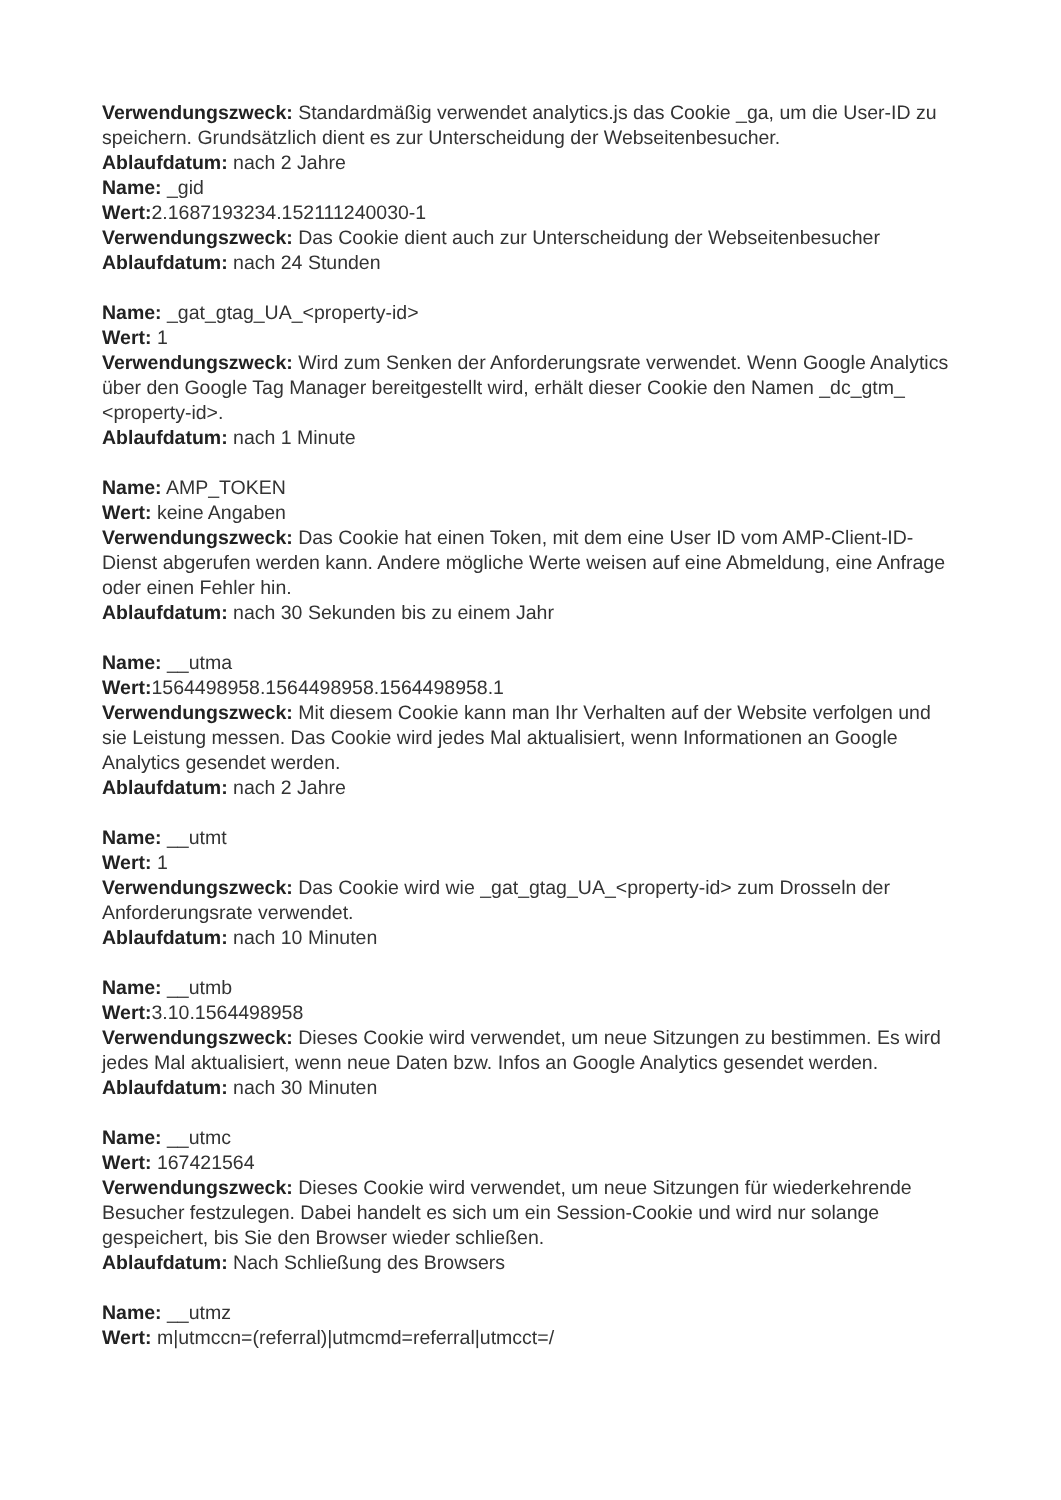Verwendungszweck: Standardmäßig verwendet analytics.js das Cookie _ga, um die User-ID zu speichern. Grundsätzlich dient es zur Unterscheidung der Webseitenbesucher.
Ablaufdatum: nach 2 Jahre
Name: _gid
Wert: 2.1687193234.152111240030-1
Verwendungszweck: Das Cookie dient auch zur Unterscheidung der Webseitenbesucher
Ablaufdatum: nach 24 Stunden
Name: _gat_gtag_UA_<property-id>
Wert: 1
Verwendungszweck: Wird zum Senken der Anforderungsrate verwendet. Wenn Google Analytics über den Google Tag Manager bereitgestellt wird, erhält dieser Cookie den Namen _dc_gtm_ <property-id>.
Ablaufdatum: nach 1 Minute
Name: AMP_TOKEN
Wert: keine Angaben
Verwendungszweck: Das Cookie hat einen Token, mit dem eine User ID vom AMP-Client-ID-Dienst abgerufen werden kann. Andere mögliche Werte weisen auf eine Abmeldung, eine Anfrage oder einen Fehler hin.
Ablaufdatum: nach 30 Sekunden bis zu einem Jahr
Name: __utma
Wert: 1564498958.1564498958.1564498958.1
Verwendungszweck: Mit diesem Cookie kann man Ihr Verhalten auf der Website verfolgen und sie Leistung messen. Das Cookie wird jedes Mal aktualisiert, wenn Informationen an Google Analytics gesendet werden.
Ablaufdatum: nach 2 Jahre
Name: __utmt
Wert: 1
Verwendungszweck: Das Cookie wird wie _gat_gtag_UA_<property-id> zum Drosseln der Anforderungsrate verwendet.
Ablaufdatum: nach 10 Minuten
Name: __utmb
Wert: 3.10.1564498958
Verwendungszweck: Dieses Cookie wird verwendet, um neue Sitzungen zu bestimmen. Es wird jedes Mal aktualisiert, wenn neue Daten bzw. Infos an Google Analytics gesendet werden.
Ablaufdatum: nach 30 Minuten
Name: __utmc
Wert: 167421564
Verwendungszweck: Dieses Cookie wird verwendet, um neue Sitzungen für wiederkehrende Besucher festzulegen. Dabei handelt es sich um ein Session-Cookie und wird nur solange gespeichert, bis Sie den Browser wieder schließen.
Ablaufdatum: Nach Schließung des Browsers
Name: __utmz
Wert: m|utmccn=(referral)|utmcmd=referral|utmcct=/